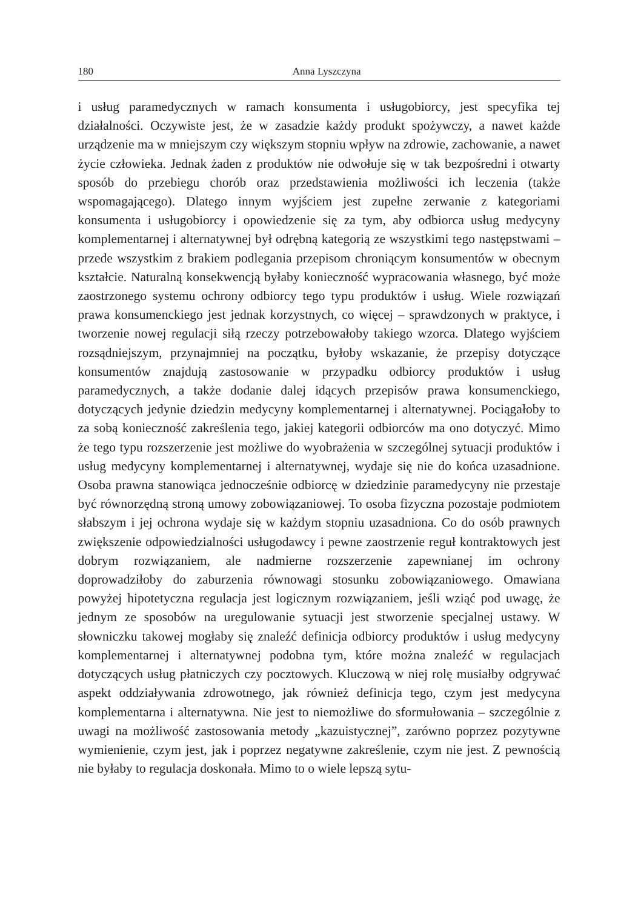180 Anna Lyszczyna
i usług paramedycznych w ramach konsumenta i usługobiorcy, jest specyfika tej działalności. Oczywiste jest, że w zasadzie każdy produkt spożywczy, a nawet każde urządzenie ma w mniejszym czy większym stopniu wpływ na zdrowie, zachowanie, a nawet życie człowieka. Jednak żaden z produktów nie odwołuje się w tak bezpośredni i otwarty sposób do przebiegu chorób oraz przedstawienia możliwości ich leczenia (także wspomagającego). Dlatego innym wyjściem jest zupełne zerwanie z kategoriami konsumenta i usługobiorcy i opowiedzenie się za tym, aby odbiorca usług medycyny komplementarnej i alternatywnej był odrębną kategorią ze wszystkimi tego następstwami – przede wszystkim z brakiem podlegania przepisom chroniącym konsumentów w obecnym kształcie. Naturalną konsekwencją byłaby konieczność wypracowania własnego, być może zaostrzonego systemu ochrony odbiorcy tego typu produktów i usług. Wiele rozwiązań prawa konsumenckiego jest jednak korzystnych, co więcej – sprawdzonych w praktyce, i tworzenie nowej regulacji siłą rzeczy potrzebowałoby takiego wzorca. Dlatego wyjściem rozsądniejszym, przynajmniej na początku, byłoby wskazanie, że przepisy dotyczące konsumentów znajdują zastosowanie w przypadku odbiorcy produktów i usług paramedycznych, a także dodanie dalej idących przepisów prawa konsumenckiego, dotyczących jedynie dziedzin medycyny komplementarnej i alternatywnej. Pociągałoby to za sobą konieczność zakreślenia tego, jakiej kategorii odbiorców ma ono dotyczyć. Mimo że tego typu rozszerzenie jest możliwe do wyobrażenia w szczególnej sytuacji produktów i usług medycyny komplementarnej i alternatywnej, wydaje się nie do końca uzasadnione. Osoba prawna stanowiąca jednocześnie odbiorcę w dziedzinie paramedycyny nie przestaje być równorzędną stroną umowy zobowiązaniowej. To osoba fizyczna pozostaje podmiotem słabszym i jej ochrona wydaje się w każdym stopniu uzasadniona. Co do osób prawnych zwiększenie odpowiedzialności usługodawcy i pewne zaostrzenie reguł kontraktowych jest dobrym rozwiązaniem, ale nadmierne rozszerzenie zapewnianej im ochrony doprowadziłoby do zaburzenia równowagi stosunku zobowiązaniowego. Omawiana powyżej hipotetyczna regulacja jest logicznym rozwiązaniem, jeśli wziąć pod uwagę, że jednym ze sposobów na uregulowanie sytuacji jest stworzenie specjalnej ustawy. W słowniczku takowej mogłaby się znaleźć definicja odbiorcy produktów i usług medycyny komplementarnej i alternatywnej podobna tym, które można znaleźć w regulacjach dotyczących usług płatniczych czy pocztowych. Kluczową w niej rolę musiałby odgrywać aspekt oddziaływania zdrowotnego, jak również definicja tego, czym jest medycyna komplementarna i alternatywna. Nie jest to niemożliwe do sformułowania – szczególnie z uwagi na możliwość zastosowania metody „kazuistycznej”, zarówno poprzez pozytywne wymienienie, czym jest, jak i poprzez negatywne zakreślenie, czym nie jest. Z pewnością nie byłaby to regulacja doskonała. Mimo to o wiele lepszą sytu-